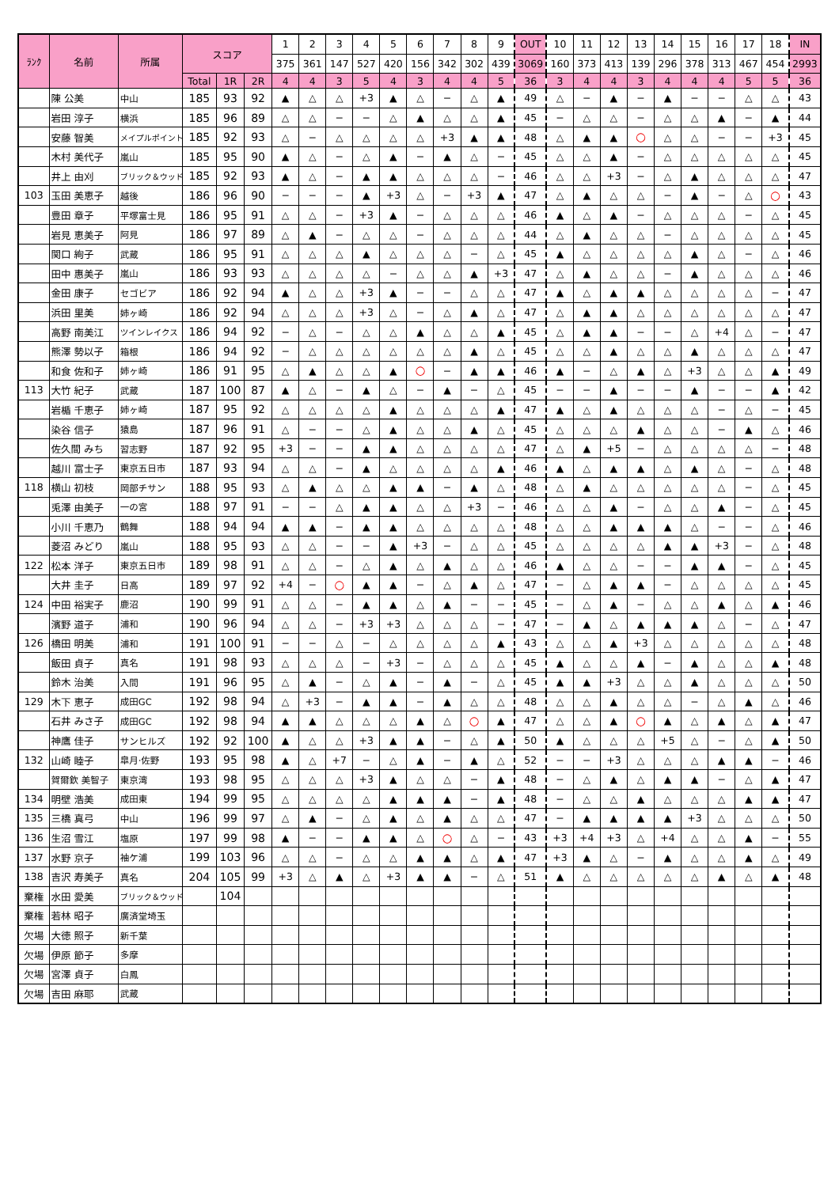| ﾗﾝｸ | 名前 | 所属 | スコア | | | 1 | 2 | 3 | 4 | 5 | 6 | 7 | 8 | 9 | OUT | 10 | 11 | 12 | 13 | 14 | 15 | 16 | 17 | 18 | IN |
| | | | | | | 375 | 361 | 147 | 527 | 420 | 156 | 342 | 302 | 439 | 3069 | 160 | 373 | 413 | 139 | 296 | 378 | 313 | 467 | 454 | 2993 |
| | | | Total | 1R | 2R | 4 | 4 | 3 | 5 | 4 | 3 | 4 | 4 | 5 | 36 | 3 | 4 | 4 | 3 | 4 | 4 | 4 | 5 | 5 | 36 |
| | 陳 公美 | 中山 | 185 | 93 | 92 | ▲ | △ | △ | +3 | ▲ | △ | − | △ | ▲ | 49 | △ | − | ▲ | − | ▲ | − | − | △ | △ | 43 |
| | 岩田 淳子 | 横浜 | 185 | 96 | 89 | △ | △ | − | − | △ | ▲ | △ | △ | ▲ | 45 | − | △ | △ | − | △ | △ | ▲ | − | ▲ | 44 |
| | 安藤 智美 | メイプルポイント | 185 | 92 | 93 | △ | − | △ | △ | △ | △ | +3 | ▲ | ▲ | 48 | △ | ▲ | ▲ | ○ | △ | △ | − | − | +3 | 45 |
| | 木村 美代子 | 嵐山 | 185 | 95 | 90 | ▲ | △ | − | △ | ▲ | − | ▲ | △ | − | 45 | △ | △ | ▲ | − | △ | △ | △ | △ | △ | 45 |
| | 井上 由刈 | ブリック＆ウッド | 185 | 92 | 93 | ▲ | △ | − | ▲ | ▲ | △ | △ | △ | − | 46 | △ | △ | +3 | − | △ | ▲ | △ | △ | △ | 47 |
| 103 | 玉田 美恵子 | 越後 | 186 | 96 | 90 | − | − | − | ▲ | +3 | △ | − | +3 | ▲ | 47 | △ | ▲ | △ | △ | − | ▲ | − | △ | ○ | 43 |
| | 豊田 章子 | 平塚富士見 | 186 | 95 | 91 | △ | △ | − | +3 | ▲ | − | △ | △ | △ | 46 | ▲ | △ | ▲ | − | △ | △ | △ | − | △ | 45 |
| | 岩見 恵美子 | 阿見 | 186 | 97 | 89 | △ | ▲ | − | △ | △ | − | △ | △ | △ | 44 | △ | ▲ | △ | △ | − | △ | △ | △ | △ | 45 |
| | 関口 絢子 | 武蔵 | 186 | 95 | 91 | △ | △ | △ | ▲ | △ | △ | △ | − | △ | 45 | ▲ | △ | △ | △ | △ | ▲ | △ | − | △ | 46 |
| | 田中 惠美子 | 嵐山 | 186 | 93 | 93 | △ | △ | △ | △ | − | △ | △ | ▲ | +3 | 47 | △ | ▲ | △ | △ | − | ▲ | △ | △ | △ | 46 |
| | 金田 康子 | セゴビア | 186 | 92 | 94 | ▲ | △ | △ | +3 | ▲ | − | − | △ | △ | 47 | ▲ | △ | ▲ | ▲ | △ | △ | △ | △ | − | 47 |
| | 浜田 里美 | 姉ヶ崎 | 186 | 92 | 94 | △ | △ | △ | +3 | △ | − | △ | ▲ | △ | 47 | △ | ▲ | ▲ | △ | △ | △ | △ | △ | △ | 47 |
| | 高野 南美江 | ツインレイクス | 186 | 94 | 92 | − | △ | − | △ | △ | ▲ | △ | △ | ▲ | 45 | △ | ▲ | ▲ | − | − | △ | +4 | △ | − | 47 |
| | 熊澤 勢以子 | 箱根 | 186 | 94 | 92 | − | △ | △ | △ | △ | △ | △ | ▲ | △ | 45 | △ | △ | ▲ | △ | △ | ▲ | △ | △ | △ | 47 |
| | 和食 佐和子 | 姉ヶ崎 | 186 | 91 | 95 | △ | ▲ | △ | △ | ▲ | ○ | − | ▲ | ▲ | 46 | ▲ | − | △ | ▲ | △ | +3 | △ | △ | ▲ | 49 |
| 113 | 大竹 紀子 | 武蔵 | 187 | 100 | 87 | ▲ | △ | − | ▲ | △ | − | ▲ | − | △ | 45 | − | − | ▲ | − | − | ▲ | − | − | ▲ | 42 |
| | 岩楯 千恵子 | 姉ヶ崎 | 187 | 95 | 92 | △ | △ | △ | △ | ▲ | △ | △ | △ | ▲ | 47 | ▲ | △ | ▲ | △ | △ | △ | − | △ | − | 45 |
| | 染谷 信子 | 猿島 | 187 | 96 | 91 | △ | − | − | △ | ▲ | △ | △ | ▲ | △ | 45 | △ | △ | △ | ▲ | △ | △ | − | ▲ | △ | 46 |
| | 佐久間 みち | 習志野 | 187 | 92 | 95 | +3 | − | − | ▲ | ▲ | △ | △ | △ | △ | 47 | △ | ▲ | +5 | − | △ | △ | △ | △ | − | 48 |
| | 越川 富士子 | 東京五日市 | 187 | 93 | 94 | △ | △ | − | ▲ | △ | △ | △ | △ | ▲ | 46 | ▲ | △ | ▲ | ▲ | △ | ▲ | △ | − | △ | 48 |
| 118 | 横山 初枝 | 岡部チサン | 188 | 95 | 93 | △ | ▲ | △ | △ | ▲ | ▲ | − | ▲ | △ | 48 | △ | ▲ | △ | △ | △ | △ | △ | − | △ | 45 |
| | 兎澤 由美子 | 一の宮 | 188 | 97 | 91 | − | − | △ | ▲ | ▲ | △ | △ | +3 | − | 46 | △ | △ | ▲ | − | △ | △ | ▲ | − | △ | 45 |
| | 小川 千恵乃 | 鶴舞 | 188 | 94 | 94 | ▲ | ▲ | − | ▲ | ▲ | △ | △ | △ | △ | 48 | △ | △ | ▲ | ▲ | ▲ | △ | − | − | △ | 46 |
| | 菱沼 みどり | 嵐山 | 188 | 95 | 93 | △ | △ | − | − | ▲ | +3 | − | △ | △ | 45 | △ | △ | △ | △ | ▲ | ▲ | +3 | − | △ | 48 |
| 122 | 松本 洋子 | 東京五日市 | 189 | 98 | 91 | △ | △ | − | △ | ▲ | △ | ▲ | △ | △ | 46 | ▲ | △ | △ | − | − | ▲ | ▲ | − | △ | 45 |
| | 大井 圭子 | 日高 | 189 | 97 | 92 | +4 | − | ○ | ▲ | ▲ | − | △ | ▲ | △ | 47 | − | △ | ▲ | ▲ | − | △ | △ | △ | △ | 45 |
| 124 | 中田 裕実子 | 鹿沼 | 190 | 99 | 91 | △ | △ | − | ▲ | ▲ | △ | ▲ | − | − | 45 | − | △ | ▲ | − | △ | △ | ▲ | △ | ▲ | 46 |
| | 濱野 道子 | 浦和 | 190 | 96 | 94 | △ | △ | − | +3 | +3 | △ | △ | △ | − | 47 | − | ▲ | △ | ▲ | ▲ | ▲ | △ | − | △ | 47 |
| 126 | 橋田 明美 | 浦和 | 191 | 100 | 91 | − | − | △ | − | △ | △ | △ | △ | ▲ | 43 | △ | △ | ▲ | +3 | △ | △ | △ | △ | △ | 48 |
| | 飯田 貞子 | 真名 | 191 | 98 | 93 | △ | △ | △ | − | +3 | − | △ | △ | △ | 45 | ▲ | △ | △ | ▲ | − | ▲ | △ | △ | ▲ | 48 |
| | 鈴木 治美 | 入間 | 191 | 96 | 95 | △ | ▲ | − | △ | ▲ | − | ▲ | − | △ | 45 | ▲ | ▲ | +3 | △ | △ | ▲ | △ | △ | △ | 50 |
| 129 | 木下 恵子 | 成田GC | 192 | 98 | 94 | △ | +3 | − | ▲ | ▲ | − | ▲ | △ | △ | 48 | △ | △ | ▲ | △ | △ | − | △ | ▲ | △ | 46 |
| | 石井 みさ子 | 成田GC | 192 | 98 | 94 | ▲ | ▲ | △ | △ | △ | ▲ | △ | ○ | ▲ | 47 | △ | △ | ▲ | ○ | ▲ | △ | ▲ | △ | ▲ | 47 |
| | 神鷹 佳子 | サンヒルズ | 192 | 92 | 100 | ▲ | △ | △ | +3 | ▲ | ▲ | − | △ | ▲ | 50 | ▲ | △ | △ | △ | +5 | △ | − | △ | ▲ | 50 |
| 132 | 山崎 睦子 | 皐月·佐野 | 193 | 95 | 98 | ▲ | △ | +7 | − | △ | ▲ | − | ▲ | △ | 52 | − | − | +3 | △ | △ | △ | ▲ | ▲ | − | 46 |
| | 賀爾欽 美智子 | 東京湾 | 193 | 98 | 95 | △ | △ | △ | +3 | ▲ | △ | △ | − | ▲ | 48 | − | △ | ▲ | △ | ▲ | ▲ | − | △ | ▲ | 47 |
| 134 | 明壁 浩美 | 成田東 | 194 | 99 | 95 | △ | △ | △ | △ | ▲ | ▲ | ▲ | − | ▲ | 48 | − | △ | △ | ▲ | △ | △ | △ | ▲ | ▲ | 47 |
| 135 | 三橋 真弓 | 中山 | 196 | 99 | 97 | △ | ▲ | − | △ | ▲ | △ | ▲ | △ | △ | 47 | − | ▲ | ▲ | ▲ | ▲ | +3 | △ | △ | △ | 50 |
| 136 | 生沼 雪江 | 塩原 | 197 | 99 | 98 | ▲ | − | − | ▲ | ▲ | △ | ○ | △ | − | 43 | +3 | +4 | +3 | △ | +4 | △ | △ | ▲ | − | 55 |
| 137 | 水野 京子 | 袖ケ浦 | 199 | 103 | 96 | △ | △ | − | △ | △ | ▲ | ▲ | △ | ▲ | 47 | +3 | ▲ | △ | − | ▲ | △ | △ | ▲ | △ | 49 |
| 138 | 吉沢 寿美子 | 真名 | 204 | 105 | 99 | +3 | △ | ▲ | △ | +3 | ▲ | ▲ | − | △ | 51 | ▲ | △ | △ | △ | △ | △ | ▲ | △ | ▲ | 48 |
| 棄権 | 水田 愛美 | ブリック＆ウッド | | 104 | | | | | | | | | | | | | | | | | | | | | |
| 棄権 | 若林 昭子 | 廣済堂埼玉 | | | | | | | | | | | | | | | | | | | | | | | |
| 欠場 | 大徳 照子 | 新千葉 | | | | | | | | | | | | | | | | | | | | | | | |
| 欠場 | 伊原 節子 | 多摩 | | | | | | | | | | | | | | | | | | | | | | | |
| 欠場 | 宮澤 貞子 | 白鳳 | | | | | | | | | | | | | | | | | | | | | | | |
| 欠場 | 吉田 麻耶 | 武蔵 | | | | | | | | | | | | | | | | | | | | | | | |